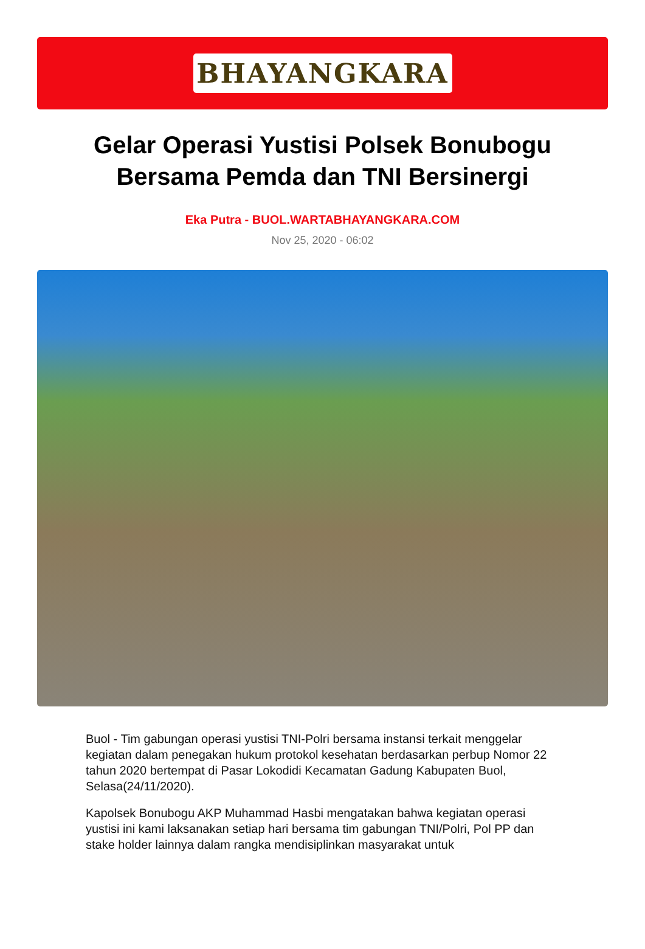BHAYANGKARA
Gelar Operasi Yustisi Polsek Bonubogu Bersama Pemda dan TNI Bersinergi
Eka Putra - BUOL.WARTABHAYANGKARA.COM
Nov 25, 2020 - 06:02
Buol - Tim gabungan operasi yustisi TNI-Polri bersama instansi terkait menggelar kegiatan dalam penegakan hukum protokol kesehatan berdasarkan perbup Nomor 22 tahun 2020 bertempat di Pasar Lokodidi Kecamatan Gadung Kabupaten Buol, Selasa(24/11/2020).
Kapolsek Bonubogu AKP Muhammad Hasbi mengatakan bahwa kegiatan operasi yustisi ini kami laksanakan setiap hari bersama tim gabungan TNI/Polri, Pol PP dan stake holder lainnya dalam rangka mendisiplinkan masyarakat untuk